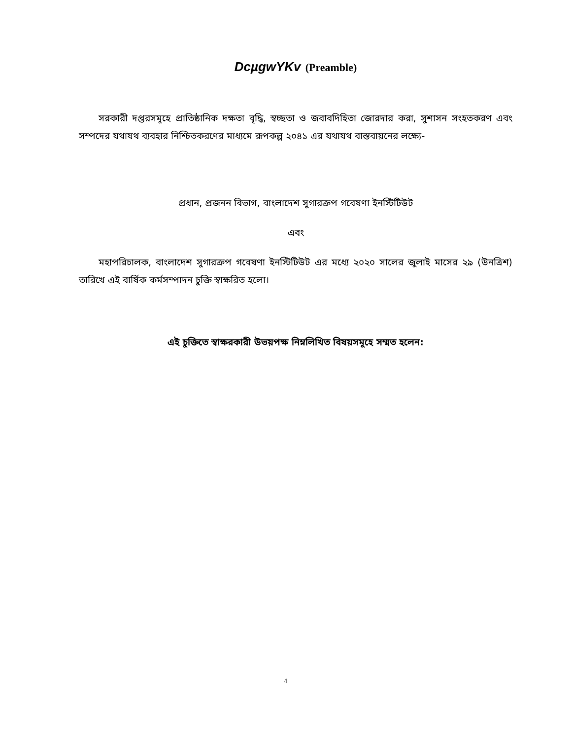DcµgwYKv (Preamble)
সরকারী দপ্তরসমূহে প্রাতিষ্ঠানিক দক্ষতা বৃদ্ধি, স্বচ্ছতা ও জবাবদিহিতা জোরদার করা, সুশাসন সংহতকরণ এবং সম্পদের যথাযথ ব্যবহার নিশ্চিতকরণের মাধ্যমে রূপকল্প ২০৪১ এর যথাযথ বাস্তবায়নের লক্ষ্যে-
প্রধান, প্রজনন বিভাগ, বাংলাদেশ সুগারক্রপ গবেষণা ইনস্টিটিউট
এবং
মহাপরিচালক, বাংলাদেশ সুগারক্রপ গবেষণা ইনস্টিটিউট এর মধ্যে ২০২০ সালের জুলাই মাসের ২৯ (উনত্রিশ) তারিখে এই বার্ষিক কর্মসম্পাদন চুক্তি স্বাক্ষরিত হলো।
এই চুক্তিতে স্বাক্ষরকারী উভয়পক্ষ নিম্নলিখিত বিষয়সমূহে সম্মত হলেন:
4